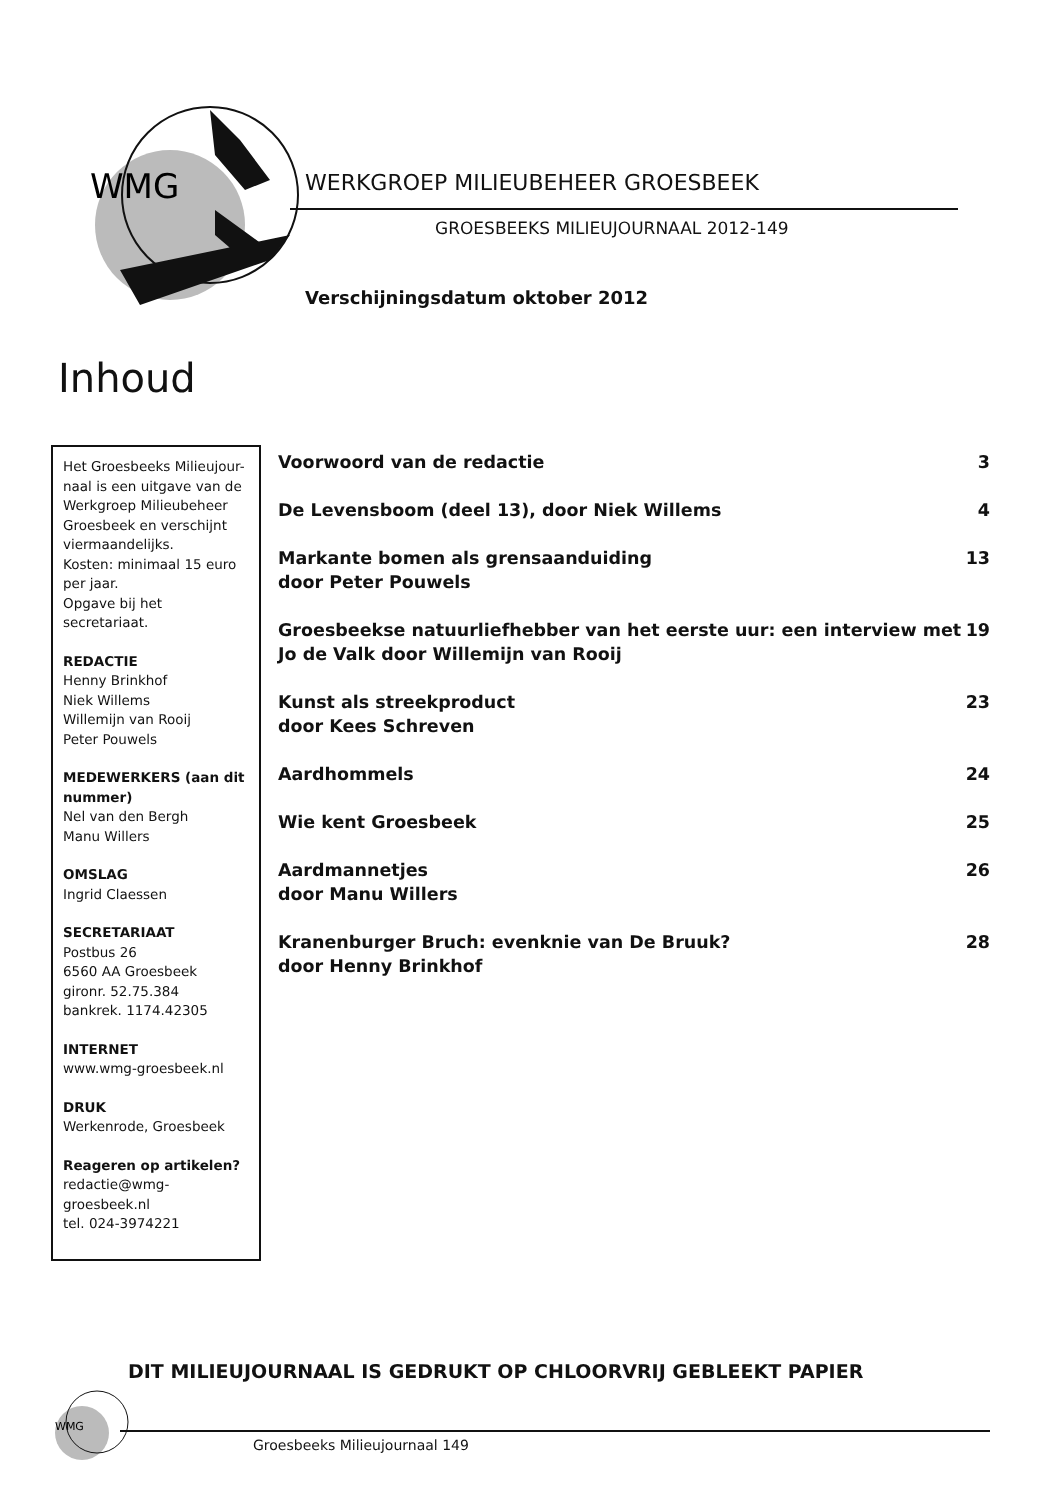WMG
WERKGROEP MILIEUBEHEER GROESBEEK
GROESBEEKS MILIEUJOURNAAL 2012-149
Verschijningsdatum oktober 2012
Inhoud
Het Groesbeeks Milieujour-naal is een uitgave van de Werkgroep Milieubeheer Groesbeek en verschijnt viermaandelijks.
Kosten: minimaal 15 euro per jaar.
Opgave bij het secretariaat.
REDACTIE
Henny Brinkhof
Niek Willems
Willemijn van Rooij
Peter Pouwels
MEDEWERKERS (aan dit nummer)
Nel van den Bergh
Manu Willers
OMSLAG
Ingrid Claessen
SECRETARIAAT
Postbus 26
6560 AA Groesbeek
gironr. 52.75.384
bankrek. 1174.42305
INTERNET
www.wmg-groesbeek.nl
DRUK
Werkenrode, Groesbeek
Reageren op artikelen?
redactie@wmg-groesbeek.nl
tel. 024-3974221
Voorwoord van de redactie 3
De Levensboom (deel 13), door Niek Willems 4
Markante bomen als grensaanduiding
door Peter Pouwels 13
Groesbeekse natuurliefhebber van het eerste uur: een interview met
Jo de Valk door Willemijn van Rooij 19
Kunst als streekproduct
door Kees Schreven 23
Aardhommels 24
Wie kent Groesbeek 25
Aardmannetjes
door Manu Willers 26
Kranenburger Bruch: evenknie van De Bruuk?
door Henny Brinkhof 28
DIT MILIEUJOURNAAL IS GEDRUKT OP CHLOORVRIJ GEBLEEKT PAPIER
WMG
Groesbeeks Milieujournaal 149